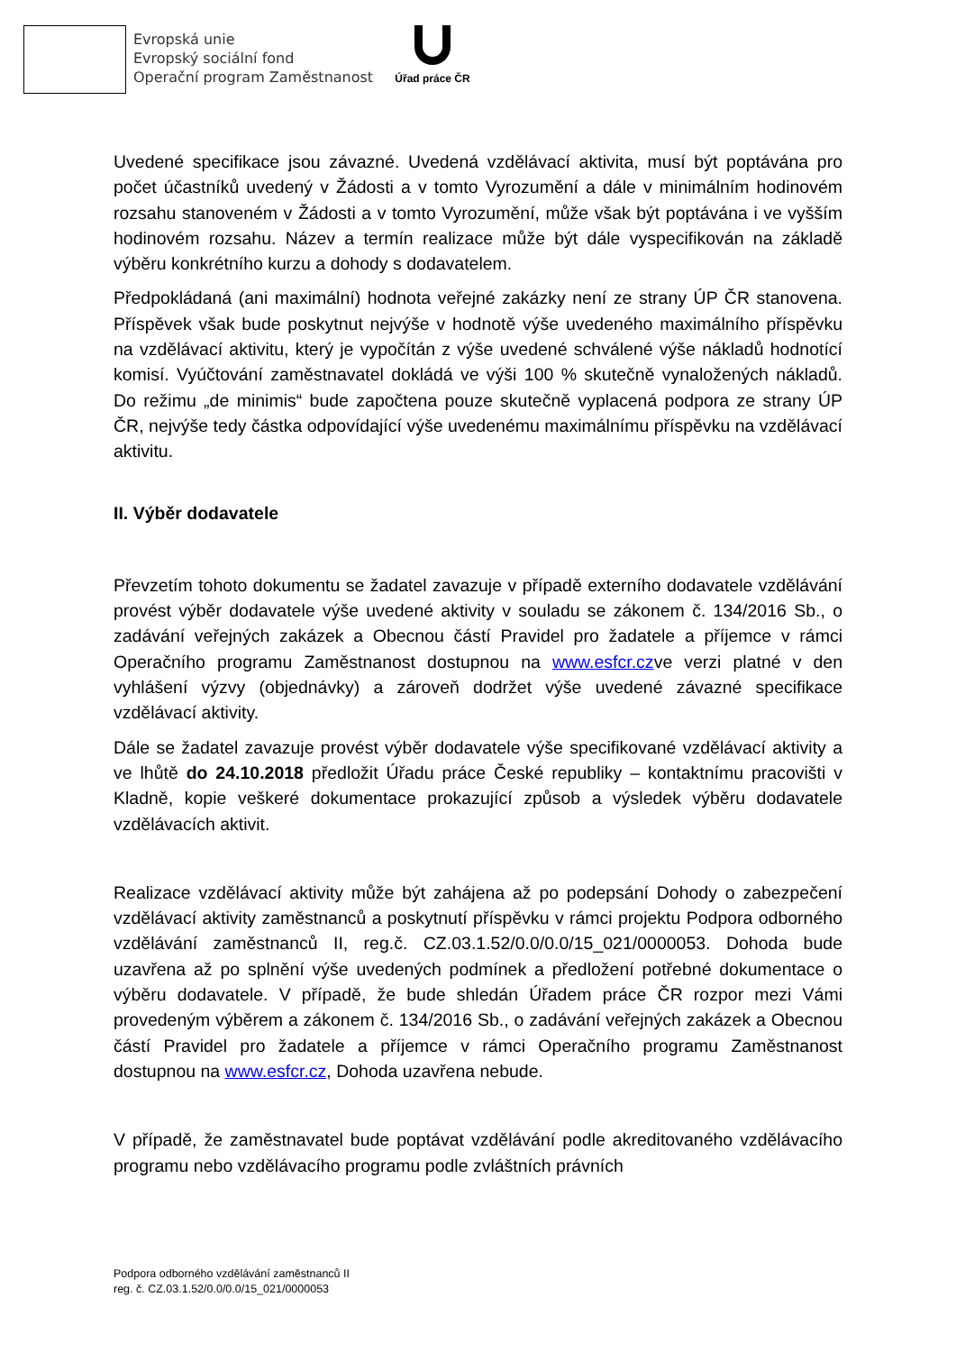Evropská unie
Evropský sociální fond
Operační program Zaměstnanost
Úřad práce ČR
Uvedené specifikace jsou závazné. Uvedená vzdělávací aktivita, musí být poptávána pro počet účastníků uvedený v Žádosti a v tomto Vyrozumění a dále v minimálním hodinovém rozsahu stanoveném v Žádosti a v tomto Vyrozumění, může však být poptávána i ve vyšším hodinovém rozsahu. Název a termín realizace může být dále vyspecifikován na základě výběru konkrétního kurzu a dohody s dodavatelem.
Předpokládaná (ani maximální) hodnota veřejné zakázky není ze strany ÚP ČR stanovena. Příspěvek však bude poskytnut nejvýše v hodnotě výše uvedeného maximálního příspěvku na vzdělávací aktivitu, který je vypočítán z výše uvedené schválené výše nákladů hodnotící komisí. Vyúčtování zaměstnavatel dokládá ve výši 100 % skutečně vynaložených nákladů. Do režimu „de minimis“ bude započtena pouze skutečně vyplacená podpora ze strany ÚP ČR, nejvýše tedy částka odpovídající výše uvedenému maximálnímu příspěvku na vzdělávací aktivitu.
II. Výběr dodavatele
Převzetím tohoto dokumentu se žadatel zavazuje v případě externího dodavatele vzdělávání provést výběr dodavatele výše uvedené aktivity v souladu se zákonem č. 134/2016 Sb., o zadávání veřejných zakázek a Obecnou částí Pravidel pro žadatele a příjemce v rámci Operačního programu Zaměstnanost dostupnou na www.esfcr.czve verzi platné v den vyhlášení výzvy (objednávky) a zároveň dodržet výše uvedené závazné specifikace vzdělávací aktivity.
Dále se žadatel zavazuje provést výběr dodavatele výše specifikované vzdělávací aktivity a ve lhůtě do 24.10.2018 předložit Úřadu práce České republiky – kontaktnímu pracovišti v Kladně, kopie veškeré dokumentace prokazující způsob a výsledek výběru dodavatele vzdělávacích aktivit.
Realizace vzdělávací aktivity může být zahájena až po podepsání Dohody o zabezpečení vzdělávací aktivity zaměstnanců a poskytnutí příspěvku v rámci projektu Podpora odborného vzdělávání zaměstnanců II, reg.č. CZ.03.1.52/0.0/0.0/15_021/0000053. Dohoda bude uzavřena až po splnění výše uvedených podmínek a předložení potřebné dokumentace o výběru dodavatele. V případě, že bude shledán Úřadem práce ČR rozpor mezi Vámi provedeným výběrem a zákonem č. 134/2016 Sb., o zadávání veřejných zakázek a Obecnou částí Pravidel pro žadatele a příjemce v rámci Operačního programu Zaměstnanost dostupnou na www.esfcr.cz, Dohoda uzavřena nebude.
V případě, že zaměstnavatel bude poptávat vzdělávání podle akreditovaného vzdělávacího programu nebo vzdělávacího programu podle zvláštních právních
Podpora odborného vzdělávání zaměstnanců II
reg. č. CZ.03.1.52/0.0/0.0/15_021/0000053